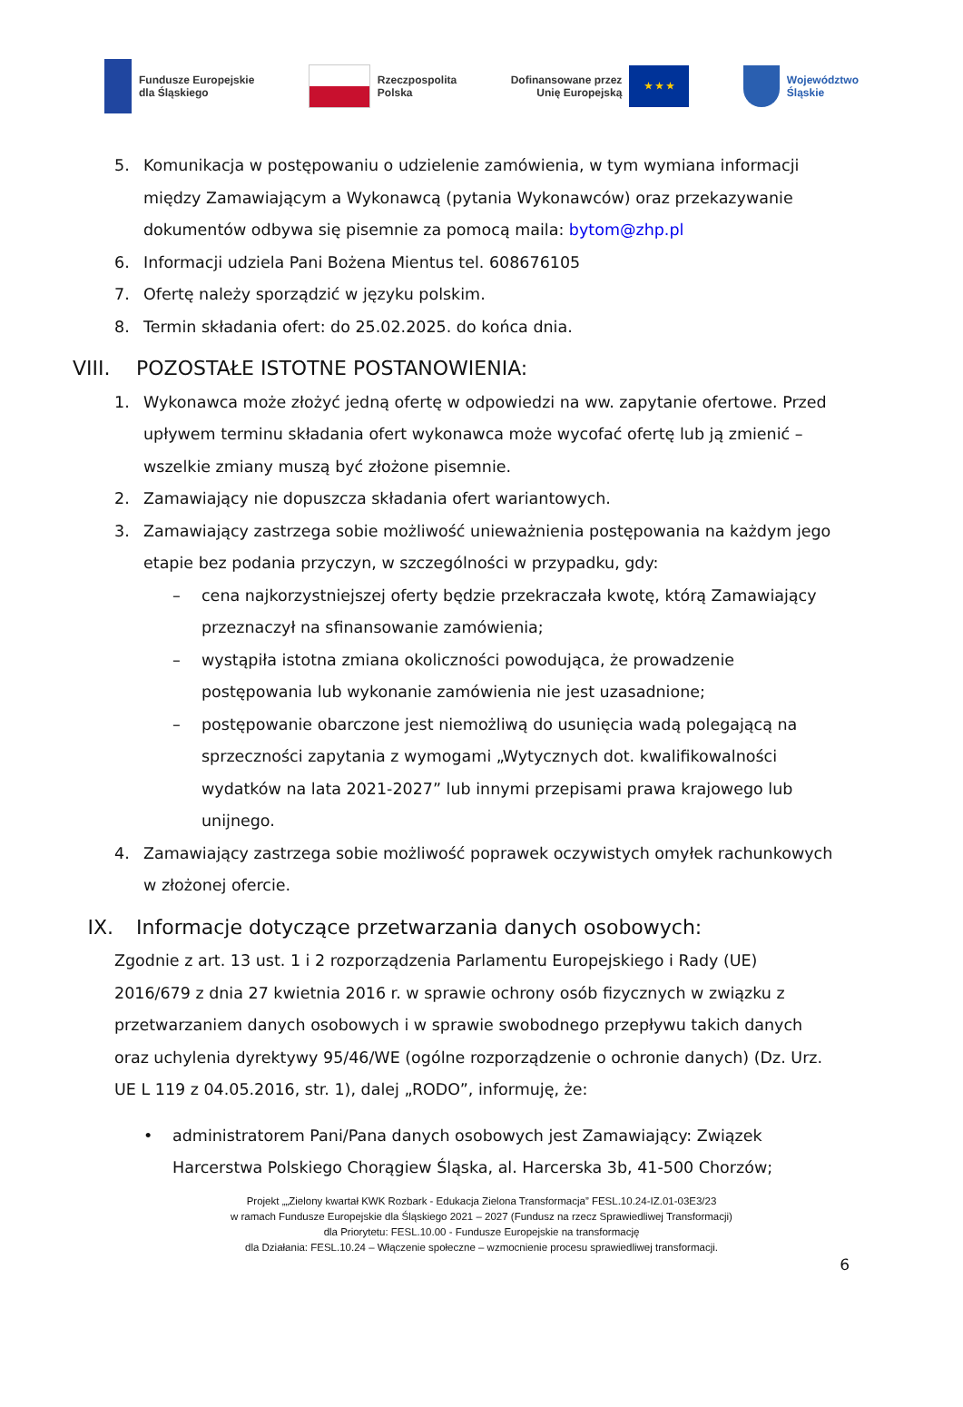Fundusze Europejskie
dla Śląskiego
Rzeczpospolita
Polska
Dofinansowane przez
Unię Europejską
★ ★ ★
Województwo
Śląskie
5. Komunikacja w postępowaniu o udzielenie zamówienia, w tym wymiana informacji między Zamawiającym a Wykonawcą (pytania Wykonawców) oraz przekazywanie dokumentów odbywa się pisemnie za pomocą maila: bytom@zhp.pl
6. Informacji udziela Pani Bożena Mientus tel. 608676105
7. Ofertę należy sporządzić w języku polskim.
8. Termin składania ofert: do 25.02.2025. do końca dnia.
VIII. POZOSTAŁE ISTOTNE POSTANOWIENIA:
1. Wykonawca może złożyć jedną ofertę w odpowiedzi na ww. zapytanie ofertowe. Przed upływem terminu składania ofert wykonawca może wycofać ofertę lub ją zmienić – wszelkie zmiany muszą być złożone pisemnie.
2. Zamawiający nie dopuszcza składania ofert wariantowych.
3. Zamawiający zastrzega sobie możliwość unieważnienia postępowania na każdym jego etapie bez podania przyczyn, w szczególności w przypadku, gdy:
– cena najkorzystniejszej oferty będzie przekraczała kwotę, którą Zamawiający przeznaczył na sfinansowanie zamówienia;
– wystąpiła istotna zmiana okoliczności powodująca, że prowadzenie postępowania lub wykonanie zamówienia nie jest uzasadnione;
– postępowanie obarczone jest niemożliwą do usunięcia wadą polegającą na sprzeczności zapytania z wymogami „Wytycznych dot. kwalifikowalności wydatków na lata 2021-2027” lub innymi przepisami prawa krajowego lub unijnego.
4. Zamawiający zastrzega sobie możliwość poprawek oczywistych omyłek rachunkowych w złożonej ofercie.
IX. Informacje dotyczące przetwarzania danych osobowych:
Zgodnie z art. 13 ust. 1 i 2 rozporządzenia Parlamentu Europejskiego i Rady (UE) 2016/679 z dnia 27 kwietnia 2016 r. w sprawie ochrony osób fizycznych w związku z przetwarzaniem danych osobowych i w sprawie swobodnego przepływu takich danych oraz uchylenia dyrektywy 95/46/WE (ogólne rozporządzenie o ochronie danych) (Dz. Urz. UE L 119 z 04.05.2016, str. 1), dalej „RODO”, informuję, że:
• administratorem Pani/Pana danych osobowych jest Zamawiający: Związek Harcerstwa Polskiego Chorągiew Śląska, al. Harcerska 3b, 41-500 Chorzów;
Projekt „„Zielony kwartał KWK Rozbark - Edukacja Zielona Transformacja” FESL.10.24-IZ.01-03E3/23
w ramach Fundusze Europejskie dla Śląskiego 2021 – 2027 (Fundusz na rzecz Sprawiedliwej Transformacji)
dla Priorytetu: FESL.10.00 - Fundusze Europejskie na transformację
dla Działania: FESL.10.24 – Włączenie społeczne – wzmocnienie procesu sprawiedliwej transformacji.
6